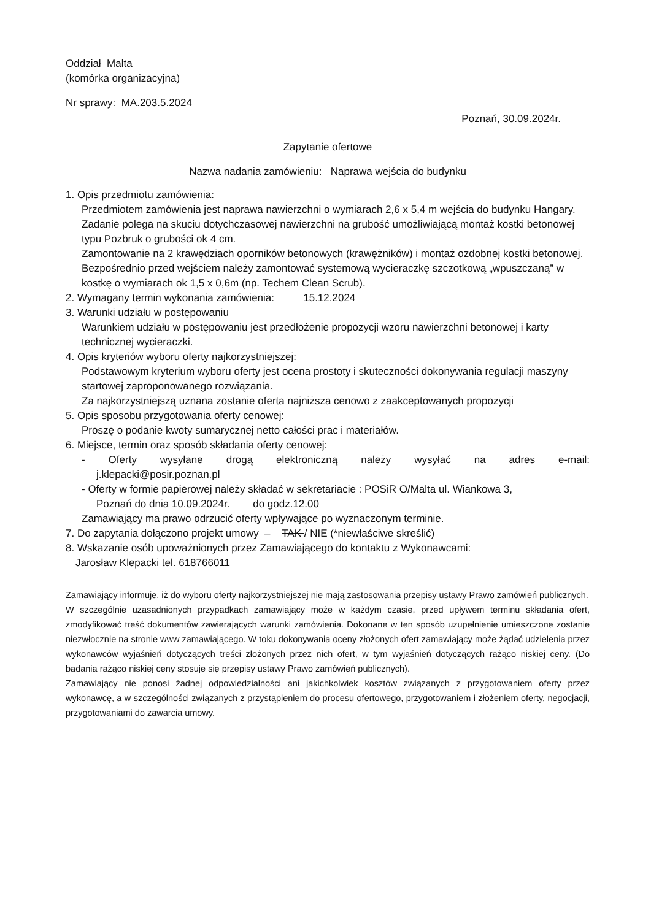Oddział Malta
(komórka organizacyjna)
Nr sprawy: MA.203.5.2024
Poznań, 30.09.2024r.
Zapytanie ofertowe
Nazwa nadania zamówieniu: Naprawa wejścia do budynku
1. Opis przedmiotu zamówienia:
Przedmiotem zamówienia jest naprawa nawierzchni o wymiarach 2,6 x 5,4 m wejścia do budynku Hangary.
Zadanie polega na skuciu dotychczasowej nawierzchni na grubość umożliwiającą montaż kostki betonowej typu Pozbruk o grubości ok 4 cm.
Zamontowanie na 2 krawędziach oporników betonowych (krawężników) i montaż ozdobnej kostki betonowej. Bezpośrednio przed wejściem należy zamontować systemową wycieraczkę szczotkową „wpuszczaną” w kostkę o wymiarach ok 1,5 x 0,6m (np. Techem Clean Scrub).
2. Wymagany termin wykonania zamówienia: 15.12.2024
3. Warunki udziału w postępowaniu
Warunkiem udziału w postępowaniu jest przedłożenie propozycji wzoru nawierzchni betonowej i karty technicznej wycieraczki.
4. Opis kryteriów wyboru oferty najkorzystniejszej:
Podstawowym kryterium wyboru oferty jest ocena prostoty i skuteczności dokonywania regulacji maszyny startowej zaproponowanego rozwiązania.
Za najkorzystniejszą uznana zostanie oferta najniższa cenowo z zaakceptowanych propozycji
5. Opis sposobu przygotowania oferty cenowej:
Proszę o podanie kwoty sumarycznej netto całości prac i materiałów.
6. Miejsce, termin oraz sposób składania oferty cenowej:
- Oferty wysyłane drogą elektroniczną należy wysyłać na adres e-mail:
j.klepacki@posir.poznan.pl
- Oferty w formie papierowej należy składać w sekretariacie : POSiR O/Malta ul. Wiankowa 3,
Poznań do dnia 10.09.2024r. do godz.12.00
Zamawiający ma prawo odrzucić oferty wpływające po wyznaczonym terminie.
7. Do zapytania dołączono projekt umowy – TAK / NIE (*niewłaściwe skreślić)
8. Wskazanie osób upoważnionych przez Zamawiającego do kontaktu z Wykonawcami:
Jarosław Klepacki tel. 618766011
Zamawiający informuje, iż do wyboru oferty najkorzystniejszej nie mają zastosowania przepisy ustawy Prawo zamówień publicznych.
W szczególnie uzasadnionych przypadkach zamawiający może w każdym czasie, przed upływem terminu składania ofert, zmodyfikować treść dokumentów zawierających warunki zamówienia. Dokonane w ten sposób uzupełnienie umieszczone zostanie niezwłocznie na stronie www zamawiającego. W toku dokonywania oceny złożonych ofert zamawiający może żądać udzielenia przez wykonawców wyjaśnień dotyczących treści złożonych przez nich ofert, w tym wyjaśnień dotyczących rażąco niskiej ceny. (Do badania rażąco niskiej ceny stosuje się przepisy ustawy Prawo zamówień publicznych).
Zamawiający nie ponosi żadnej odpowiedzialności ani jakichkolwiek kosztów związanych z przygotowaniem oferty przez wykonawcę, a w szczególności związanych z przystąpieniem do procesu ofertowego, przygotowaniem i złożeniem oferty, negocjacji, przygotowaniami do zawarcia umowy.